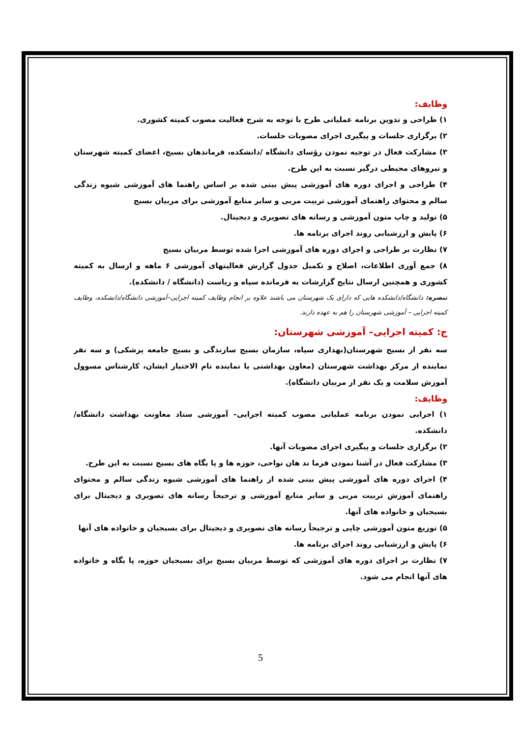وظایف:
۱) طراحی و تدوین برنامه عملیاتی طرح با توجه به شرح فعالیت مصوب کمیته کشوری.
۲) برگزاری جلسات و پیگیری اجرای مصوبات جلسات.
۳) مشارکت فعال در توجیه نمودن رؤسای دانشگاه /دانشکده، فرماندهان بسیج، اعضای کمیته شهرستان و نیروهای محیطی درگیر نسبت به این طرح.
۴) طراحی و اجرای دوره های آموزشی پیش بینی شده بر اساس راهنما های آموزشی شیوه زندگی سالم و محتوای راهنمای آموزشی تربیت مربی و سایر منابع آموزشی برای مربیان بسیج
۵) تولید و چاپ متون آموزشی و رسانه های تصویری و دیجیتال.
۶) پایش و ارزشیابی روند اجرای برنامه ها.
۷) نظارت بر طراحی و اجرای دوره های آموزشی اجرا شده توسط مربیان بسیج
۸) جمع آوری اطلاعات، اصلاح و تکمیل جدول گزارش فعالیتهای آموزشی ۶ ماهه و ارسال به کمیته کشوری و همچنین ارسال نتایج گزارشات به فرمانده سپاه و ریاست (دانشگاه / دانشکده).
تبصره: دانشگاه/دانشکده هایی که دارای یک شهرستان می باشند علاوه بر انجام وظایف کمیته اجرایی–آموزشی دانشگاه/دانشکده، وظایف کمیته اجرایی – آموزشی شهرستان را هم به عهده دارند.
ج: کمیته اجرایی– آموزشی شهرستان:
سه نفر از بسیج شهرستان(بهداری سپاه، سازمان بسیج سازندگی و بسیج جامعه پزشکی) و سه نفر نماینده از مرکز بهداشت شهرستان (معاون بهداشتی یا نماینده تام الاختیار ایشان، کارشناس مسوول آموزش سلامت و یک نفر از مربیان دانشگاه).
وظایف:
۱) اجرایی نمودن برنامه عملیاتی مصوب کمیته اجرایی– آموزشی ستاد معاونت بهداشت دانشگاه/دانشکده.
۲) برگزاری جلسات و پیگیری اجرای مصوبات آنها.
۳) مشارکت فعال در آشنا نمودن فرما ند هان نواحی، حوزه ها و پا یگاه های بسیج نسبت به این طرح.
۴) اجرای دوره های آموزشی پیش بینی شده از راهنما های آموزشی شیوه زندگی سالم و محتوای راهنمای آموزش تربیت مربی و سایر منابع آموزشی و ترجیحاً رسانه های تصویری و دیجیتال برای بسیجیان و خانواده های آنها.
۵) توزیع متون آموزشی چاپی و ترجیحاً رسانه های تصویری و دیجیتال برای بسیجیان و خانواده های آنها
۶) پایش و ارزشیابی روند اجرای برنامه ها.
۷) نظارت بر اجرای دوره های آموزشی که توسط مربیان بسیج برای بسیجیان حوزه، پا یگاه و خانواده های آنها انجام می شود.
5